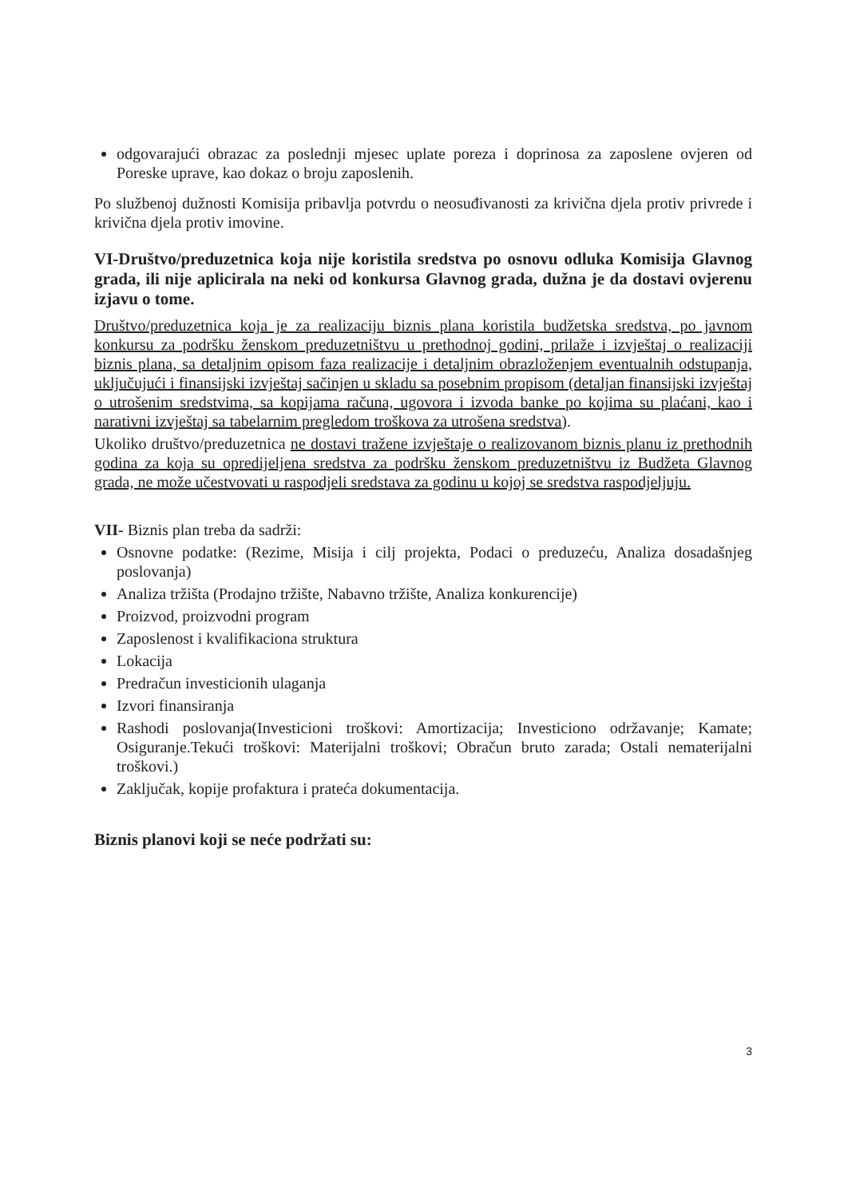odgovarajući obrazac za poslednji mjesec uplate poreza i doprinosa za zaposlene ovjeren od Poreske uprave, kao dokaz o broju zaposlenih.
Po službenoj dužnosti Komisija pribavlja potvrdu o neosuđivanosti za krivična djela protiv privrede i krivična djela protiv imovine.
VI-Društvo/preduzetnica koja nije koristila sredstva po osnovu odluka Komisija Glavnog grada, ili nije aplicirala na neki od konkursa Glavnog grada, dužna je da dostavi ovjerenu izjavu o tome.
Društvo/preduzetnica koja je za realizaciju biznis plana koristila budžetska sredstva, po javnom konkursu za podršku ženskom preduzetništvu u prethodnoj godini, prilaže i izvještaj o realizaciji biznis plana, sa detaljnim opisom faza realizacije i detaljnim obrazloženjem eventualnih odstupanja, uključujući i finansijski izvještaj sačinjen u skladu sa posebnim propisom (detaljan finansijski izvještaj o utrošenim sredstvima, sa kopijama računa, ugovora i izvoda banke po kojima su plaćani, kao i narativni izvještaj sa tabelarnim pregledom troškova za utrošena sredstva).
Ukoliko društvo/preduzetnica ne dostavi tražene izvještaje o realizovanom biznis planu iz prethodnih godina za koja su opredijeljena sredstva za podršku ženskom preduzetništvu iz Budžeta Glavnog grada, ne može učestvovati u raspodjeli sredstava za godinu u kojoj se sredstva raspodjeljuju.
VII- Biznis plan treba da sadrži:
Osnovne podatke: (Rezime, Misija i cilj projekta, Podaci o preduzeću, Analiza dosadašnjeg poslovanja)
Analiza tržišta (Prodajno tržište, Nabavno tržište, Analiza konkurencije)
Proizvod, proizvodni program
Zaposlenost i kvalifikaciona struktura
Lokacija
Predračun investicionih ulaganja
Izvori finansiranja
Rashodi poslovanja(Investicioni troškovi: Amortizacija; Investiciono održavanje; Kamate; Osiguranje.Tekući troškovi: Materijalni troškovi; Obračun bruto zarada; Ostali nematerijalni troškovi.)
Zaključak, kopije profaktura i prateća dokumentacija.
Biznis planovi koji se neće podržati su:
3